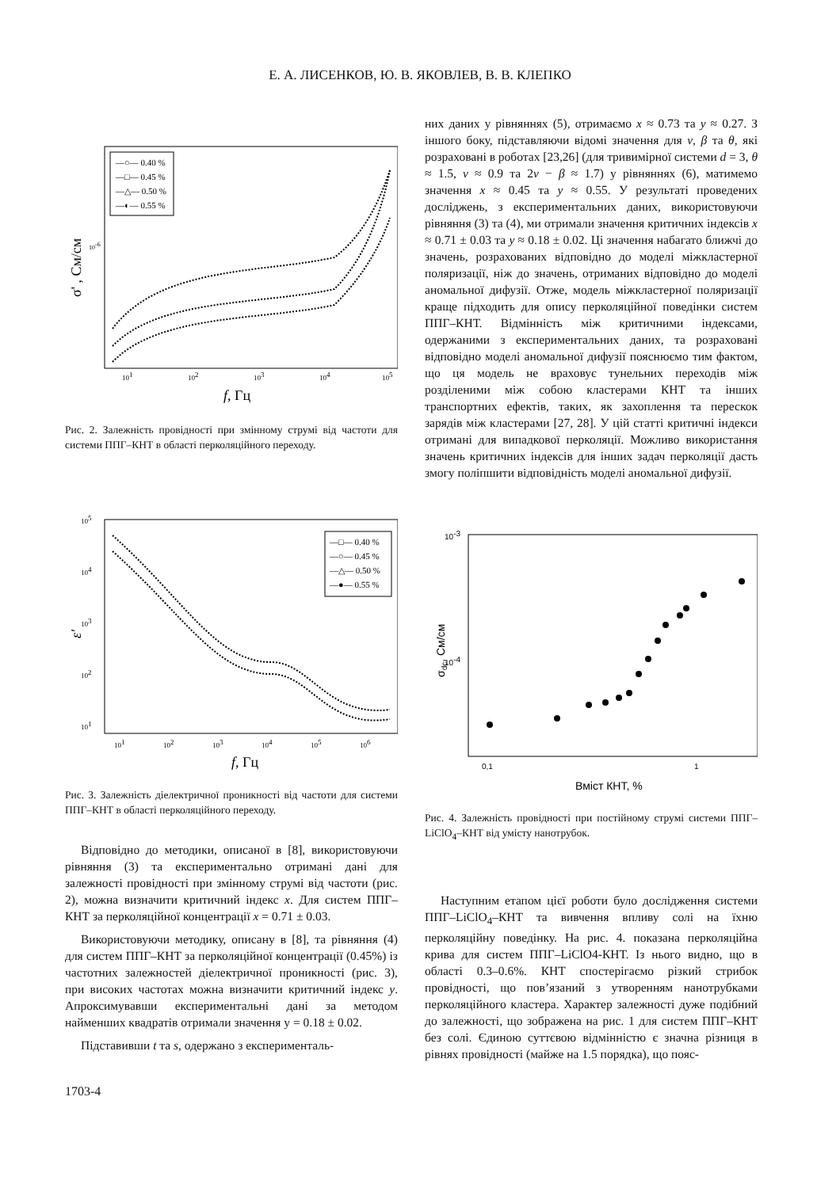Е. А. ЛИСЕНКОВ, Ю. В. ЯКОВЛЕВ, В. В. КЛЕПКО
—○— 0.40 %
—□— 0.45 %
—△— 0.50 %
—◐— 0.55 %
10-6
101
102
103
104
105
f, Гц
σ' , См/см
Рис. 2. Залежність провідності при змінному струмі від частоти для системи ППГ–КНТ в області перколяційного переходу.
—□— 0.40 %
—○— 0.45 %
—△— 0.50 %
—●— 0.55 %
105
104
103
102
101
101
102
103
104
105
106
f, Гц
ε′
Рис. 3. Залежність діелектричної проникності від частоти для системи ППГ–КНТ в області перколяційного переходу.
Відповідно до методики, описаної в [8], використовуючи рівняння (3) та експериментально отримані дані для залежності провідності при змінному струмі від частоти (рис. 2), можна визначити критичний індекс x. Для систем ППГ–КНТ за перколяційної концентрації x = 0.71 ± 0.03.
Використовуючи методику, описану в [8], та рівняння (4) для систем ППГ–КНТ за перколяційної концентрації (0.45%) із частотних залежностей діелектричної проникності (рис. 3), при високих частотах можна визначити критичний індекс y. Апроксимувавши експериментальні дані за методом найменших квадратів отримали значення y = 0.18 ± 0.02.
Підставивши t та s, одержано з експерименталь-
них даних у рівняннях (5), отримаємо x ≈ 0.73 та y ≈ 0.27. З іншого боку, підставляючи відомі значення для ν, β та θ, які розраховані в роботах [23,26] (для тривимірної системи d = 3, θ ≈ 1.5, ν ≈ 0.9 та 2ν − β ≈ 1.7) у рівняннях (6), матимемо значення x ≈ 0.45 та y ≈ 0.55. У результаті проведених досліджень, з експериментальних даних, використовуючи рівняння (3) та (4), ми отримали значення критичних індексів x ≈ 0.71 ± 0.03 та y ≈ 0.18 ± 0.02. Ці значення набагато ближчі до значень, розрахованих відповідно до моделі міжкластерної поляризації, ніж до значень, отриманих відповідно до моделі аномальної дифузії. Отже, модель міжкластерної поляризації краще підходить для опису перколяційної поведінки систем ППГ–КНТ. Відмінність між критичними індексами, одержаними з експериментальних даних, та розраховані відповідно моделі аномальної дифузії пояснюємо тим фактом, що ця модель не враховує тунельних переходів між розділеними між собою кластерами КНТ та інших транспортних ефектів, таких, як захоплення та перескок зарядів між кластерами [27, 28]. У цій статті критичні індекси отримані для випадкової перколяції. Можливо використання значень критичних індексів для інших задач перколяції дасть змогу поліпшити відповідність моделі аномальної дифузії.
10-3
10-4
0,1
1
Вміст КНТ, %
σdc, См/см
Рис. 4. Залежність провідності при постійному струмі системи ППГ–LiClO<sub>4</sub>–КНТ від умісту нанотрубок.
Наступним етапом цієї роботи було дослідження системи ППГ–LiClO<sub>4</sub>–КНТ та вивчення впливу солі на їхню перколяційну поведінку. На рис. 4. показана перколяційна крива для систем ППГ–LiClO4-КНТ. Із нього видно, що в області 0.3–0.6%. КНТ спостерігаємо різкий стрибок провідності, що пов’язаний з утворенням нанотрубками перколяційного кластера. Характер залежності дуже подібний до залежності, що зображена на рис. 1 для систем ППГ–КНТ без солі. Єдиною суттєвою відмінністю є значна різниця в рівнях провідності (майже на 1.5 порядка), що пояс-
1703-4